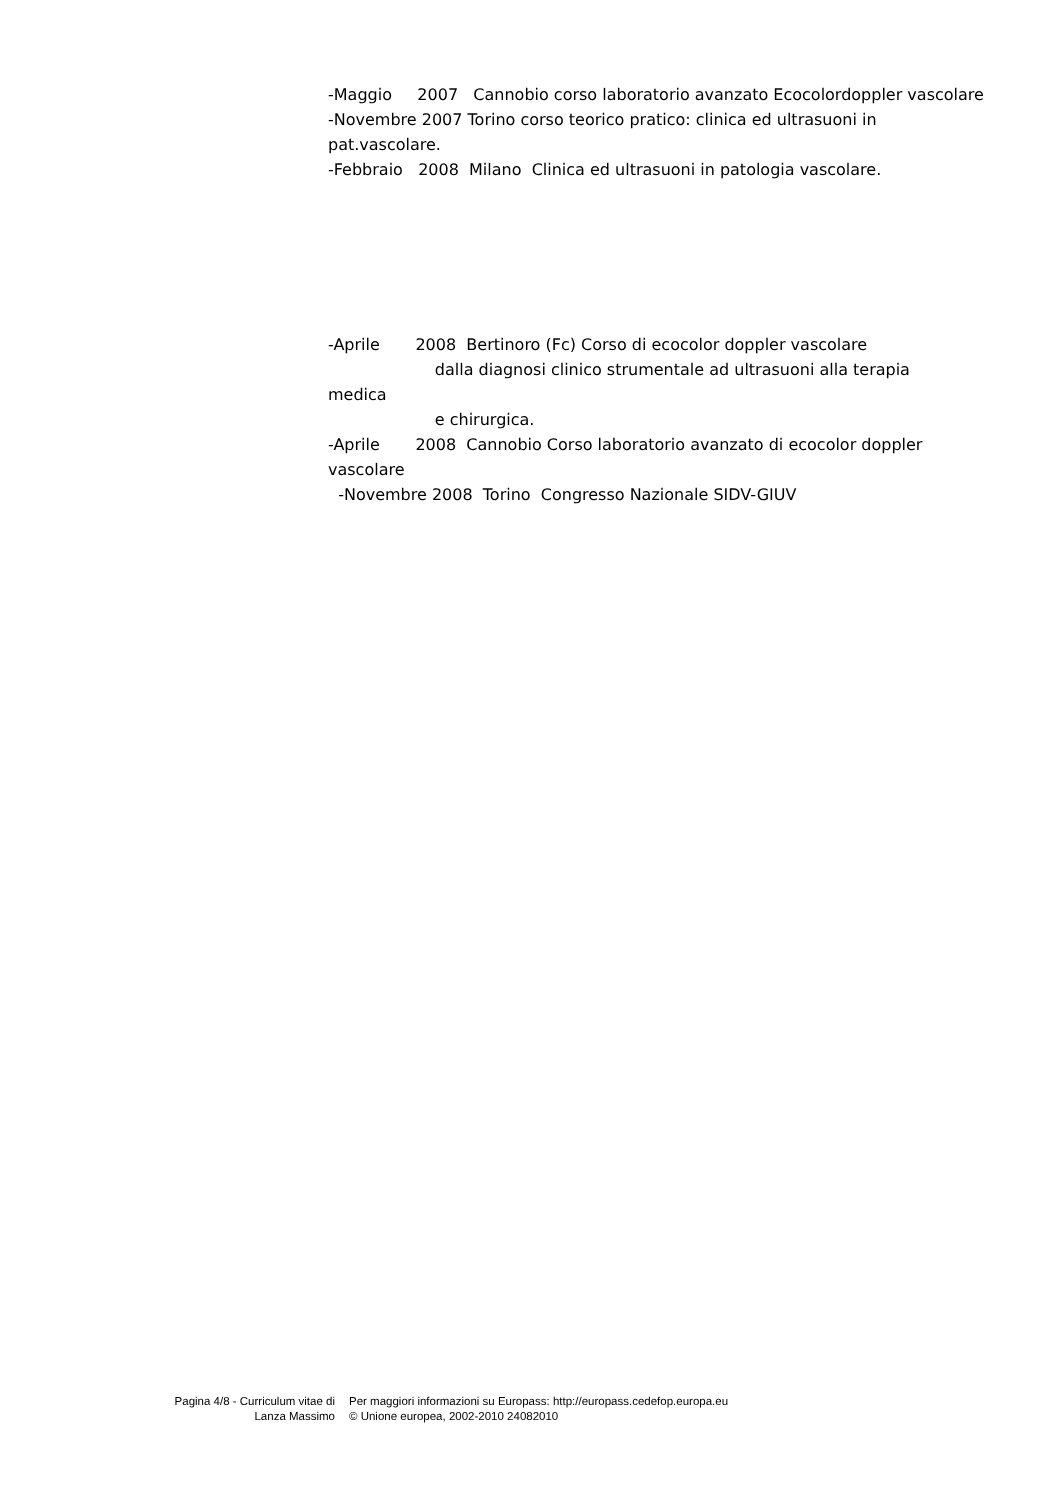-Maggio 2007 Cannobio corso laboratorio avanzato Ecocolordoppler vascolare -Novembre 2007 Torino corso teorico pratico: clinica ed ultrasuoni in pat.vascolare. -Febbraio 2008 Milano Clinica ed ultrasuoni in patologia vascolare. -Aprile 2008 Bertinoro (Fc) Corso di ecocolor doppler vascolare dalla diagnosi clinico strumentale ad ultrasuoni alla terapia medica e chirurgica. -Aprile 2008 Cannobio Corso laboratorio avanzato di ecocolor doppler vascolare -Novembre 2008 Torino Congresso Nazionale SIDV-GIUV
Pagina 4/8 - Curriculum vitae di
Lanza Massimo
Per maggiori informazioni su Europass: http://europass.cedefop.europa.eu
© Unione europea, 2002-2010 24082010